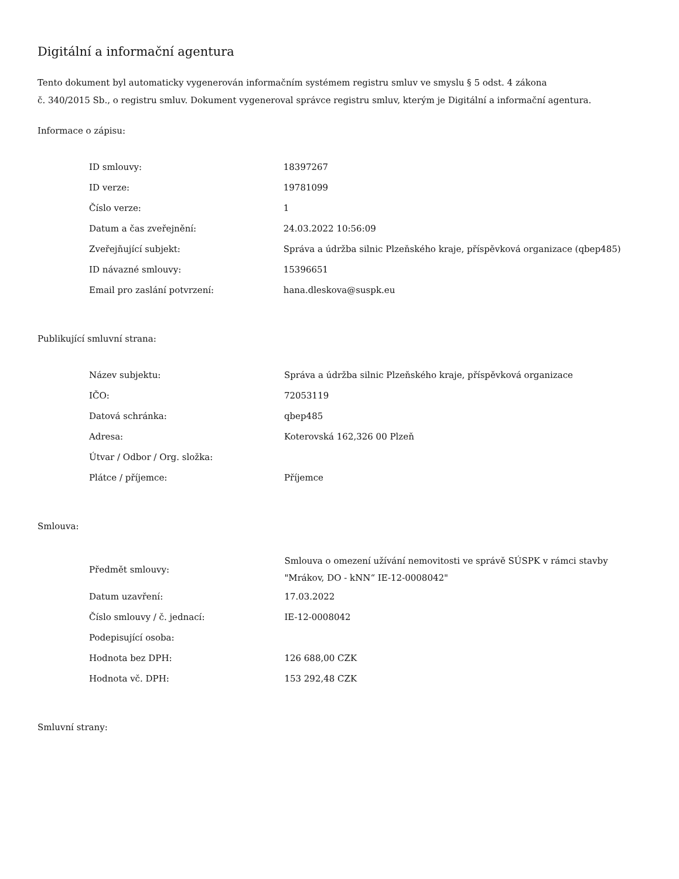Digitální a informační agentura
Tento dokument byl automaticky vygenerován informačním systémem registru smluv ve smyslu § 5 odst. 4 zákona
č. 340/2015 Sb., o registru smluv. Dokument vygeneroval správce registru smluv, kterým je Digitální a informační agentura.
Informace o zápisu:
| ID smlouvy: | 18397267 |
| ID verze: | 19781099 |
| Číslo verze: | 1 |
| Datum a čas zveřejnění: | 24.03.2022 10:56:09 |
| Zveřejňující subjekt: | Správa a údržba silnic Plzeňského kraje, příspěvková organizace (qbep485) |
| ID návazné smlouvy: | 15396651 |
| Email pro zaslání potvrzení: | hana.dleskova@suspk.eu |
Publikující smluvní strana:
| Název subjektu: | Správa a údržba silnic Plzeňského kraje, příspěvková organizace |
| IČO: | 72053119 |
| Datová schránka: | qbep485 |
| Adresa: | Koterovská 162,326 00 Plzeň |
| Útvar / Odbor / Org. složka: | |
| Plátce / příjemce: | Příjemce |
Smlouva:
| Předmět smlouvy: | Smlouva o omezení užívání nemovitosti ve správě SÚSPK v rámci stavby "Mrákov, DO - kNN“ IE-12-0008042" |
| Datum uzavření: | 17.03.2022 |
| Číslo smlouvy / č. jednací: | IE-12-0008042 |
| Podepisující osoba: | |
| Hodnota bez DPH: | 126 688,00 CZK |
| Hodnota vč. DPH: | 153 292,48 CZK |
Smluvní strany: